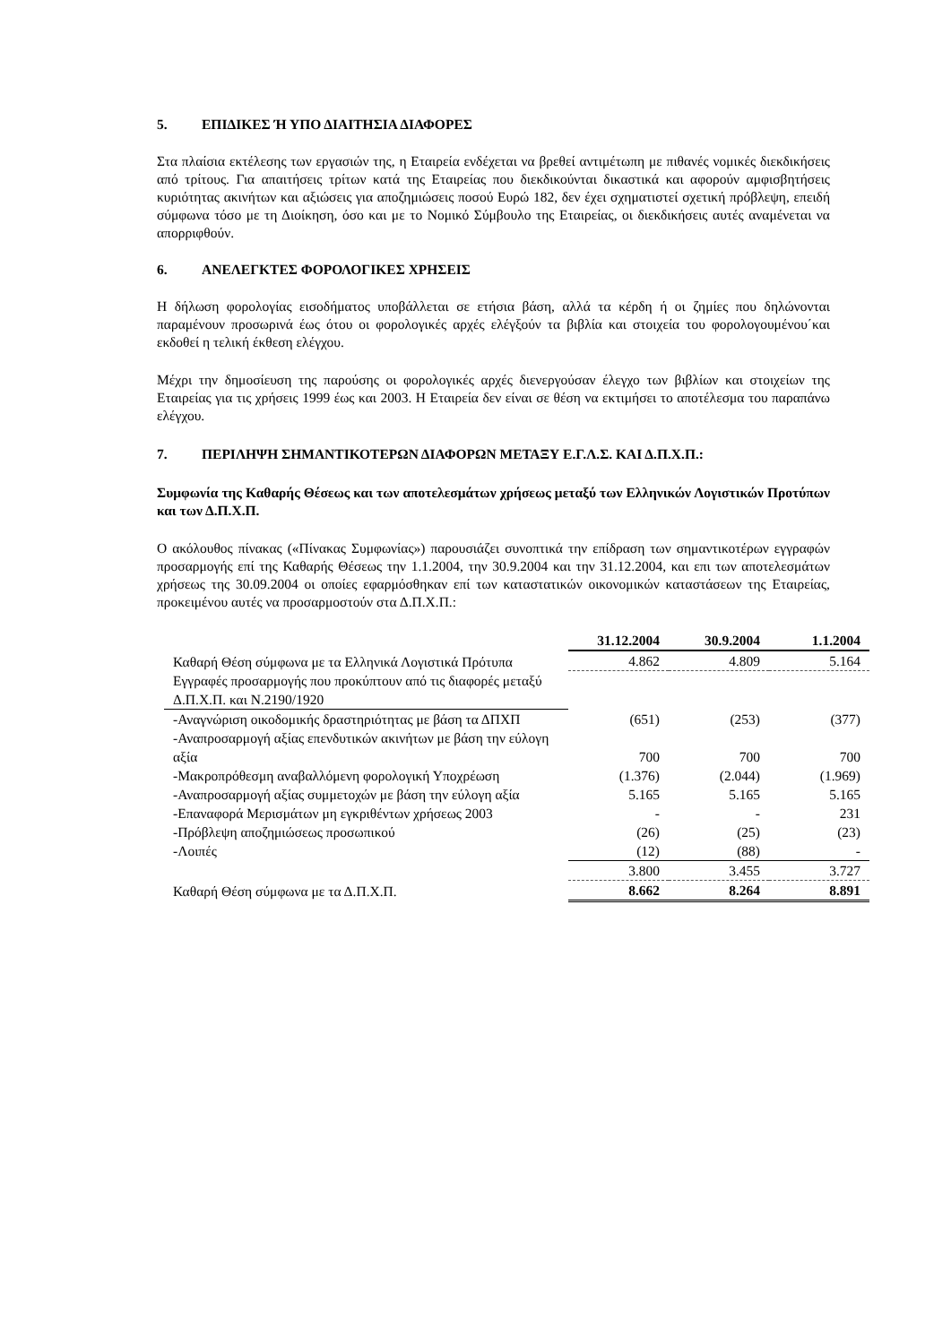5. ΕΠΙΔΙΚΕΣ Ή ΥΠΟ ΔΙΑΙΤΗΣΙΑ ΔΙΑΦΟΡΕΣ
Στα πλαίσια εκτέλεσης των εργασιών της, η Εταιρεία ενδέχεται να βρεθεί αντιμέτωπη με πιθανές νομικές διεκδικήσεις από τρίτους. Για απαιτήσεις τρίτων κατά της Εταιρείας που διεκδικούνται δικαστικά και αφορούν αμφισβητήσεις κυριότητας ακινήτων και αξιώσεις για αποζημιώσεις ποσού Ευρώ 182, δεν έχει σχηματιστεί σχετική πρόβλεψη, επειδή σύμφωνα τόσο με τη Διοίκηση, όσο και με το Νομικό Σύμβουλο της Εταιρείας, οι διεκδικήσεις αυτές αναμένεται να απορριφθούν.
6. ΑΝΕΛΕΓΚΤΕΣ ΦΟΡΟΛΟΓΙΚΕΣ ΧΡΗΣΕΙΣ
Η δήλωση φορολογίας εισοδήματος υποβάλλεται σε ετήσια βάση, αλλά τα κέρδη ή οι ζημίες που δηλώνονται παραμένουν προσωρινά έως ότου οι φορολογικές αρχές ελέγξούν τα βιβλία και στοιχεία του φορολογουμένου΄και εκδοθεί η τελική έκθεση ελέγχου.
Μέχρι την δημοσίευση της παρούσης οι φορολογικές αρχές διενεργούσαν έλεγχο των βιβλίων και στοιχείων της Εταιρείας για τις χρήσεις 1999 έως και 2003. Η Εταιρεία δεν είναι σε θέση να εκτιμήσει το αποτέλεσμα του παραπάνω ελέγχου.
7. ΠΕΡΙΛΗΨΗ ΣΗΜΑΝΤΙΚΟΤΕΡΩΝ ΔΙΑΦΟΡΩΝ ΜΕΤΑΞΥ Ε.Γ.Λ.Σ. ΚΑΙ Δ.Π.Χ.Π.:
Συμφωνία της Καθαρής Θέσεως και των αποτελεσμάτων χρήσεως μεταξύ των Ελληνικών Λογιστικών Προτύπων και των Δ.Π.Χ.Π.
Ο ακόλουθος πίνακας («Πίνακας Συμφωνίας») παρουσιάζει συνοπτικά την επίδραση των σημαντικοτέρων εγγραφών προσαρμογής επί της Καθαρής Θέσεως την 1.1.2004, την 30.9.2004 και την 31.12.2004, και επι των αποτελεσμάτων χρήσεως της 30.09.2004 οι οποίες εφαρμόσθηκαν επί των καταστατικών οικονομικών καταστάσεων της Εταιρείας, προκειμένου αυτές να προσαρμοστούν στα Δ.Π.Χ.Π.:
| | 31.12.2004 | 30.9.2004 | 1.1.2004 |
| Καθαρή Θέση σύμφωνα με τα Ελληνικά Λογιστικά Πρότυπα | 4.862 | 4.809 | 5.164 |
| Εγγραφές προσαρμογής που προκύπτουν από τις διαφορές μεταξύ Δ.Π.Χ.Π. και Ν.2190/1920 | | | |
| -Αναγνώριση οικοδομικής δραστηριότητας με βάση τα ΔΠΧΠ | (651) | (253) | (377) |
| -Αναπροσαρμογή αξίας επενδυτικών ακινήτων με βάση την εύλογη αξία | 700 | 700 | 700 |
| -Μακροπρόθεσμη αναβαλλόμενη φορολογική Υποχρέωση | (1.376) | (2.044) | (1.969) |
| -Αναπροσαρμογή αξίας συμμετοχών με βάση την εύλογη αξία | 5.165 | 5.165 | 5.165 |
| -Επαναφορά Μερισμάτων μη εγκριθέντων χρήσεως 2003 | - | - | 231 |
| -Πρόβλεψη αποζημιώσεως προσωπικού | (26) | (25) | (23) |
| -Λοιπές | (12) | (88) | - |
| | 3.800 | 3.455 | 3.727 |
| Καθαρή Θέση σύμφωνα με τα Δ.Π.Χ.Π. | 8.662 | 8.264 | 8.891 |